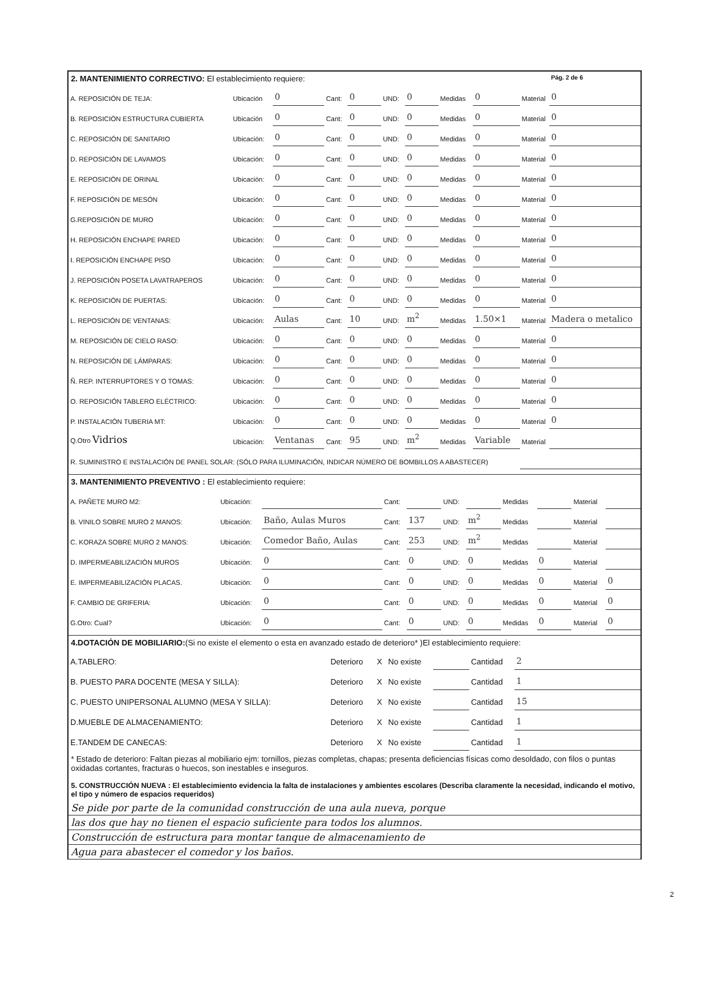2. MANTENIMIENTO CORRECTIVO: El establecimiento requiere: Pág. 2 de 6
| A. REPOSICIÓN DE TEJA: | Ubicación | 0 | Cant: | 0 | UND: | 0 | Medidas | 0 | Material | 0 |
| B. REPOSICIÓN ESTRUCTURA CUBIERTA | Ubicación | 0 | Cant: | 0 | UND: | 0 | Medidas | 0 | Material | 0 |
| C. REPOSICIÓN DE SANITARIO | Ubicación: | 0 | Cant: | 0 | UND: | 0 | Medidas | 0 | Material | 0 |
| D. REPOSICIÓN DE LAVAMOS | Ubicación: | 0 | Cant: | 0 | UND: | 0 | Medidas | 0 | Material | 0 |
| E. REPOSICIÓN DE ORINAL | Ubicación: | 0 | Cant: | 0 | UND: | 0 | Medidas | 0 | Material | 0 |
| F. REPOSICIÓN DE MESÓN | Ubicación: | 0 | Cant: | 0 | UND: | 0 | Medidas | 0 | Material | 0 |
| G.REPOSICIÓN DE MURO | Ubicación: | 0 | Cant: | 0 | UND: | 0 | Medidas | 0 | Material | 0 |
| H. REPOSICIÓN ENCHAPE PARED | Ubicación: | 0 | Cant: | 0 | UND: | 0 | Medidas | 0 | Material | 0 |
| I. REPOSICIÓN ENCHAPE PISO | Ubicación: | 0 | Cant: | 0 | UND: | 0 | Medidas | 0 | Material | 0 |
| J. REPOSICIÓN POSETA LAVATRAPEROS | Ubicación: | 0 | Cant: | 0 | UND: | 0 | Medidas | 0 | Material | 0 |
| K. REPOSICIÓN DE PUERTAS: | Ubicación: | 0 | Cant: | 0 | UND: | 0 | Medidas | 0 | Material | 0 |
| L. REPOSICIÓN DE VENTANAS: | Ubicación: | Aulas | Cant: | 10 | UND: | m<sup>2</sup> | Medidas | 1.50×1 | Material | Madera o metalico |
| M. REPOSICIÓN DE CIELO RASO: | Ubicación: | 0 | Cant: | 0 | UND: | 0 | Medidas | 0 | Material | 0 |
| N. REPOSICIÓN DE LÁMPARAS: | Ubicación: | 0 | Cant: | 0 | UND: | 0 | Medidas | 0 | Material | 0 |
| Ñ. REP. INTERRUPTORES Y O TOMAS: | Ubicación: | 0 | Cant: | 0 | UND: | 0 | Medidas | 0 | Material | 0 |
| O. REPOSICIÓN TABLERO ELÉCTRICO: | Ubicación: | 0 | Cant: | 0 | UND: | 0 | Medidas | 0 | Material | 0 |
| P. INSTALACIÓN TUBERIA MT: | Ubicación: | 0 | Cant: | 0 | UND: | 0 | Medidas | 0 | Material | 0 |
| Q.Otro Vidrios | Ubicación: | Ventanas | Cant: | 95 | UND: | m<sup>2</sup> | Medidas | Variable | Material | |
| R. SUMINISTRO E INSTALACIÓN DE PANEL SOLAR: (SÓLO PARA ILUMINACIÓN, INDICAR NÚMERO DE BOMBILLOS A ABASTECER) | | | | | | | | | | |
3. MANTENIMIENTO PREVENTIVO : El establecimiento requiere:
| A. PAÑETE MURO M2: | Ubicación: | | Cant: | | UND: | | Medidas | | Material | |
| B. VINILO SOBRE MURO 2 MANOS: | Ubicación: | Baño, Aulas Muros | Cant: | 137 | UND: | m<sup>2</sup> | Medidas | | Material | |
| C. KORAZA SOBRE MURO 2 MANOS: | Ubicación: | Comedor Baño, Aulas | Cant: | 253 | UND: | m<sup>2</sup> | Medidas | | Material | |
| D. IMPERMEABILIZACIÓN MUROS | Ubicación: | 0 | Cant: | 0 | UND: | 0 | Medidas | 0 | Material | |
| E. IMPERMEABILIZACIÓN PLACAS. | Ubicación: | 0 | Cant: | 0 | UND: | 0 | Medidas | 0 | Material | 0 |
| F. CAMBIO DE GRIFERIA: | Ubicación: | 0 | Cant: | 0 | UND: | 0 | Medidas | 0 | Material | 0 |
| G.Otro: Cual? | Ubicación: | 0 | Cant: | 0 | UND: | 0 | Medidas | 0 | Material | 0 |
4.DOTACIÓN DE MOBILIARIO: (Si no existe el elemento o esta en avanzado estado de deterioro* )El establecimiento requiere:
| A.TABLERO: | Deterioro | X | No existe | | Cantidad | 2 |
| B. PUESTO PARA DOCENTE (MESA Y SILLA): | Deterioro | X | No existe | | Cantidad | 1 |
| C. PUESTO UNIPERSONAL ALUMNO (MESA Y SILLA): | Deterioro | X | No existe | | Cantidad | 15 |
| D.MUEBLE DE ALMACENAMIENTO: | Deterioro | X | No existe | | Cantidad | 1 |
| E.TANDEM DE CANECAS: | Deterioro | X | No existe | | Cantidad | 1 |
* Estado de deterioro: Faltan piezas al mobiliario ejm: tornillos, piezas completas, chapas; presenta deficiencias físicas como desoldado, con filos o puntas oxidadas cortantes, fracturas o huecos, son inestables e inseguros.
5. CONSTRUCCIÓN NUEVA : El establecimiento evidencia la falta de instalaciones y ambientes escolares (Describa claramente la necesidad, indicando el motivo, el tipo y número de espacios requeridos)
Se pide por parte de la comunidad construcción de una aula nueva, porque
las dos que hay no tienen el espacio suficiente para todos los alumnos.
Construcción de estructura para montar tanque de almacenamiento de
Agua para abastecer el comedor y los baños.
2